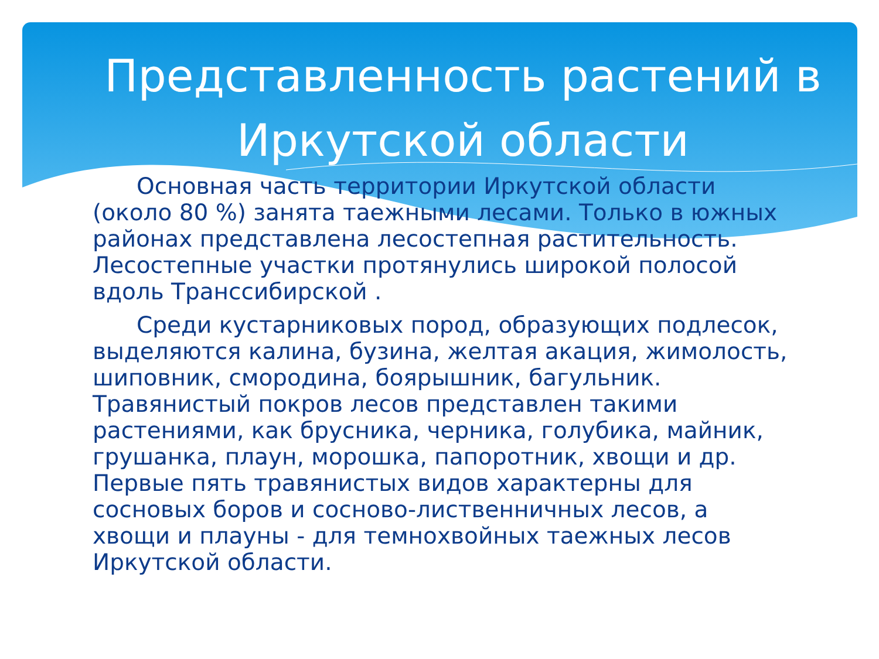Представленность растений в Иркутской области
Основная часть территории Иркутской области (около 80 %) занята таежными лесами. Только в южных районах представлена лесостепная растительность. Лесостепные участки протянулись широкой полосой вдоль Транссибирской .
Среди кустарниковых пород, образующих подлесок, выделяются калина, бузина, желтая акация, жимолость, шиповник, смородина, боярышник, багульник. Травянистый покров лесов представлен такими растениями, как брусника, черника, голубика, майник, грушанка, плаун, морошка, папоротник, хвощи и др. Первые пять травянистых видов характерны для сосновых боров и сосново-лиственничных лесов, а хвощи и плауны - для темнохвойных таежных лесов Иркутской области.